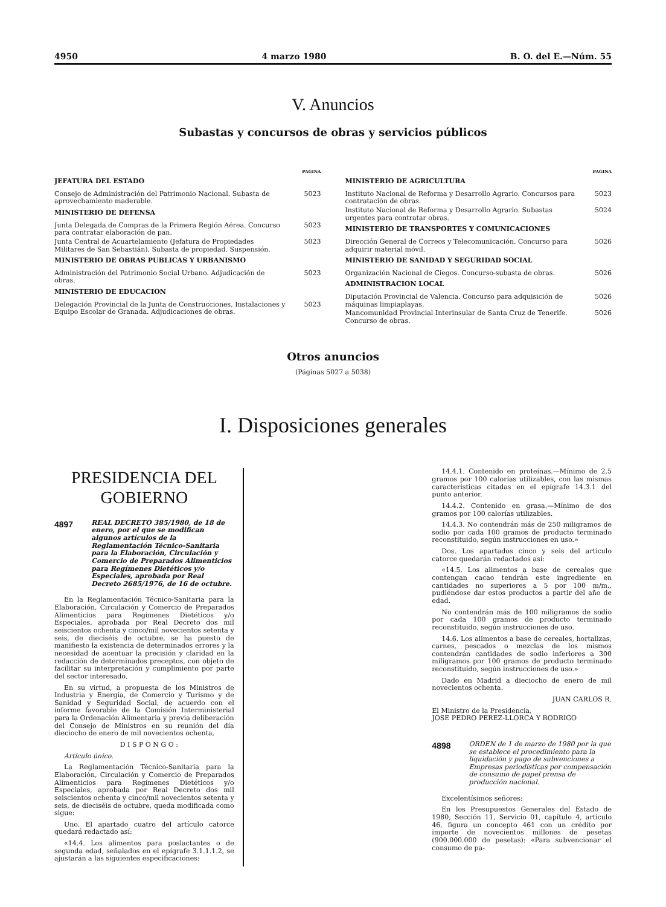4950 4 marzo 1980 B. O. del E.—Núm. 55
V. Anuncios
Subastas y concursos de obras y servicios públicos
PAGINA
JEFATURA DEL ESTADO
Consejo de Administración del Patrimonio Nacional. Subasta de aprovechamiento maderable. 5023
MINISTERIO DE DEFENSA
Junta Delegada de Compras de la Primera Región Aérea. Concurso para contratar elaboración de pan. 5023
Junta Central de Acuartelamiento (Jefatura de Propiedades Militares de San Sebastián). Subasta de propiedad. Suspensión. 5023
MINISTERIO DE OBRAS PUBLICAS Y URBANISMO
Administración del Patrimonio Social Urbano. Adjudicación de obras. 5023
MINISTERIO DE EDUCACION
Delegación Provincial de la Junta de Construcciones, Instalaciones y Equipo Escolar de Granada. Adjudicaciones de obras. 5023
PAGINA
MINISTERIO DE AGRICULTURA
Instituto Nacional de Reforma y Desarrollo Agrario. Concursos para contratación de obras. 5023
Instituto Nacional de Reforma y Desarrollo Agrario. Subastas urgentes para contratar obras. 5024
MINISTERIO DE TRANSPORTES Y COMUNICACIONES
Dirección General de Correos y Telecomunicación. Concurso para adquirir material móvil. 5026
MINISTERIO DE SANIDAD Y SEGURIDAD SOCIAL
Organización Nacional de Ciegos. Concurso-subasta de obras. 5026
ADMINISTRACION LOCAL
Diputación Provincial de Valencia. Concurso para adquisición de máquinas limpiaplayas. 5026
Mancomunidad Provincial Interinsular de Santa Cruz de Tenerife. Concurso de obras. 5026
Otros anuncios
(Páginas 5027 a 5038)
I. Disposiciones generales
PRESIDENCIA DEL GOBIERNO
4897 REAL DECRETO 385/1980, de 18 de enero, por el que se modifican algunos artículos de la Reglamentación Técnico-Sanitaria para la Elaboración, Circulación y Comercio de Preparados Alimenticios para Regímenes Dietéticos y/o Especiales, aprobada por Real Decreto 2685/1976, de 16 de octubre.
En la Reglamentación Técnico-Sanitaria para la Elaboración, Circulación y Comercio de Preparados Alimenticios para Regímenes Dietéticos y/o Especiales, aprobada por Real Decreto dos mil seiscientos ochenta y cinco/mil novecientos setenta y seis, de dieciséis de octubre, se ha puesto de manifiesto la existencia de determinados errores y la necesidad de acentuar la precisión y claridad en la redacción de determinados preceptos, con objeto de facilitar su interpretación y cumplimiento por parte del sector interesado.
En su virtud, a propuesta de los Ministros de Industria y Energía, de Comercio y Turismo y de Sanidad y Seguridad Social, de acuerdo con el informe favorable de la Comisión Interministerial para la Ordenación Alimentaria y previa deliberación del Consejo de Ministros en su reunión del día dieciocho de enero de mil novecientos ochenta,
D I S P O N G O :
Artículo único.
La Reglamentación Técnico-Sanitaria para la Elaboración, Circulación y Comercio de Preparados Alimenticios para Regímenes Dietéticos y/o Especiales, aprobada por Real Decreto dos mil seiscientos ochenta y cinco/mil novecientos setenta y seis, de dieciséis de octubre, queda modificada como sigue:
Uno. El apartado cuatro del artículo catorce quedará redactado así:
«14.4. Los alimentos para poslactantes o de segunda edad, señalados en el epígrafe 3.1.1.1.2, se ajustarán a las siguientes especificaciones:
14.4.1. Contenido en proteínas.—Mínimo de 2,5 gramos por 100 calorías utilizables, con las mismas características citadas en el epígrafe 14.3.1 del punto anterior.
14.4.2. Contenido en grasa.—Mínimo de dos gramos por 100 calorías utilizables.
14.4.3. No contendrán más de 250 miligramos de sodio por cada 100 gramos de producto terminado reconstituido, según instrucciones en uso.»
Dos. Los apartados cinco y seis del artículo catorce quedarán redactados así:
«14.5. Los alimentos a base de cereales que contengan cacao tendrán este ingrediente en cantidades no superiores a 5 por 100 m/m., pudiéndose dar estos productos a partir del año de edad.
No contendrán más de 100 miligramos de sodio por cada 100 gramos de producto terminado reconstituido, según instrucciones de uso.
14.6. Los alimentos a base de cereales, hortalizas, carnes, pescados o mezclas de los mismos contendrán cantidades de sodio inferiores a 300 miligramos por 100 gramos de producto terminado reconstituido, según instrucciones de uso.»
Dado en Madrid a dieciocho de enero de mil novecientos ochenta.
JUAN CARLOS R.
El Ministro de la Presidencia,
JOSE PEDRO PEREZ-LLORCA Y RODRIGO
4898 ORDEN de 1 de marzo de 1980 por la que se establece el procedimiento para la liquidación y pago de subvenciones a Empresas periodísticas por compensación de consumo de papel prensa de producción nacional.
Excelentísimos señores:
En los Presupuestos Generales del Estado de 1980, Sección 11, Servicio 01, capítulo 4, artículo 46, figura un concepto 461 con un crédito por importe de novecientos millones de pesetas (900.000.000 de pesetas): «Para subvencionar el consumo de pa-